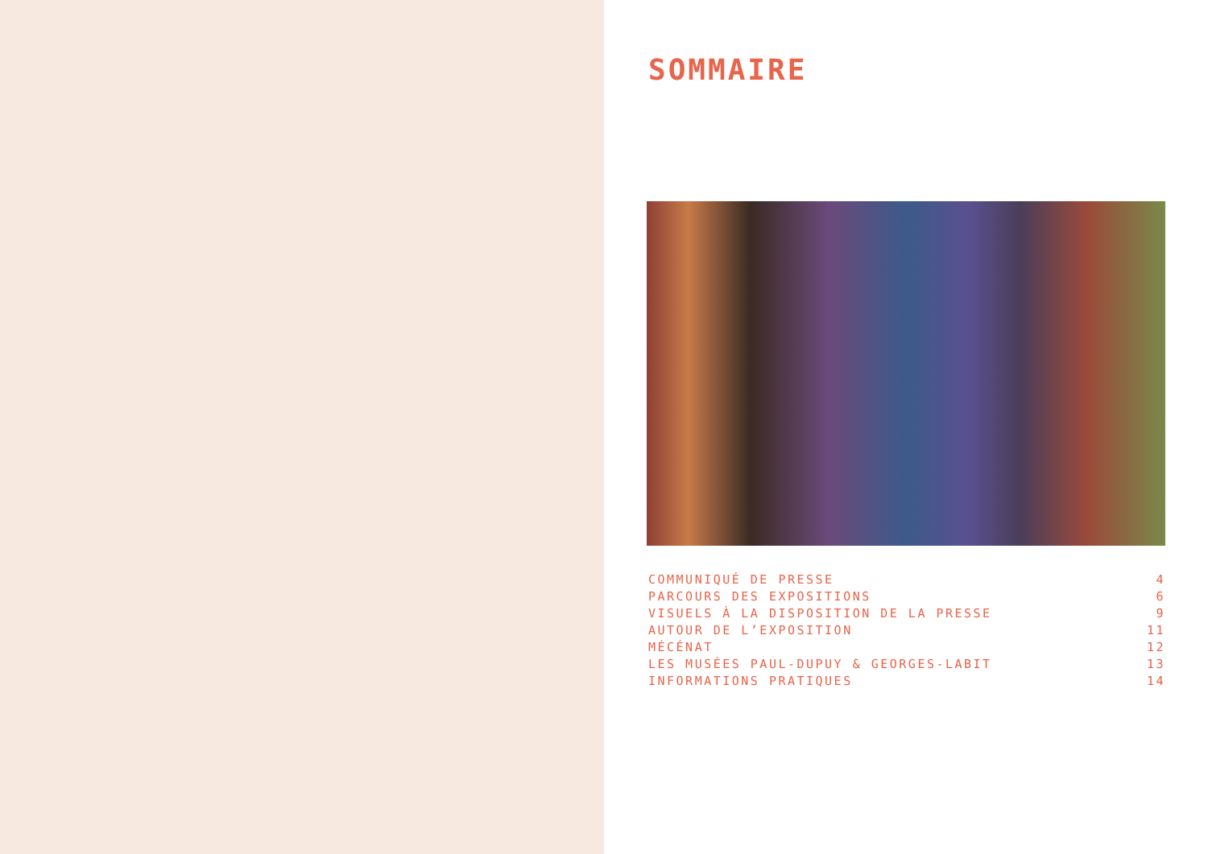SOMMAIRE
COMMUNIQUÉ DE PRESSE 4
PARCOURS DES EXPOSITIONS 6
VISUELS À LA DISPOSITION DE LA PRESSE 9
AUTOUR DE L’EXPOSITION 11
MÉCÉNAT 12
LES MUSÉES PAUL-DUPUY & GEORGES-LABIT 13
INFORMATIONS PRATIQUES 14